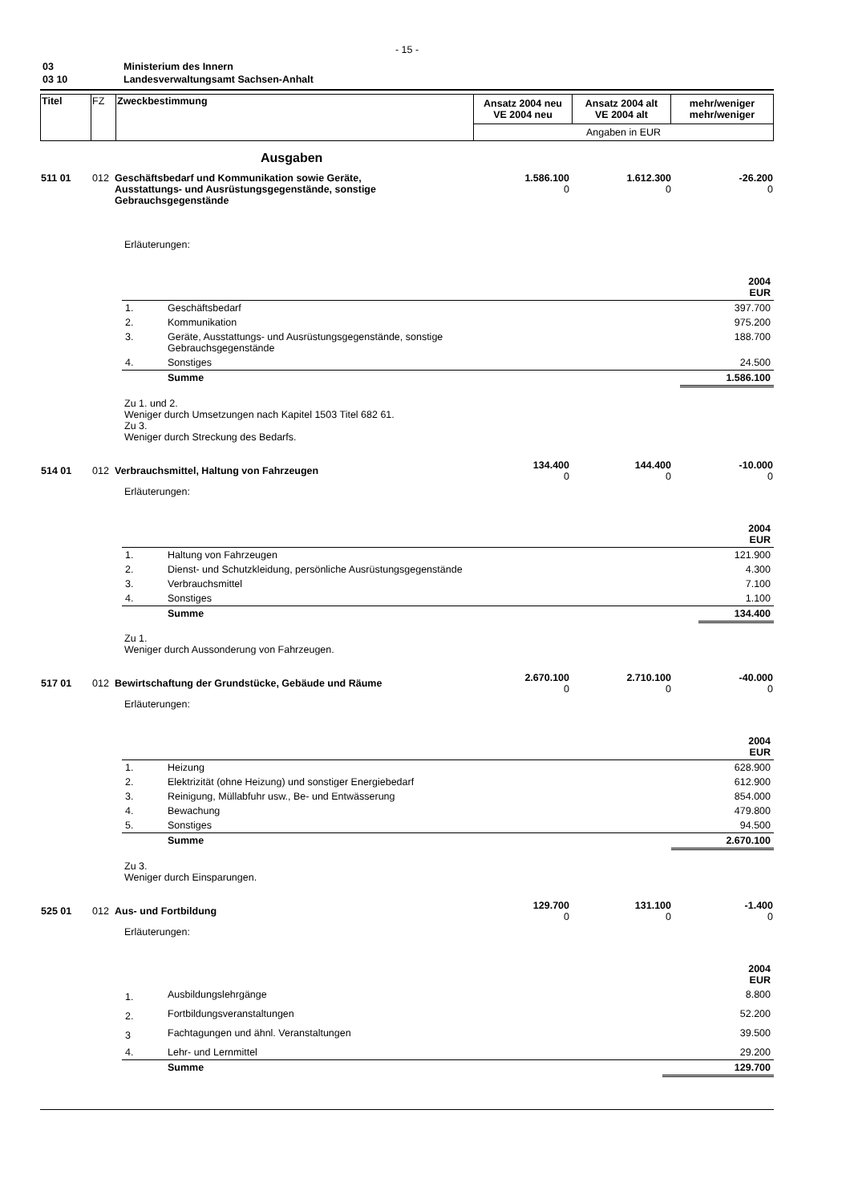- 15 -
| 03 | Ministerium des Innern |
| 03 10 | Landesverwaltungsamt Sachsen-Anhalt |
| Titel | FZ | Zweckbestimmung | Ansatz 2004 neu VE 2004 neu | Ansatz 2004 alt VE 2004 alt | mehr/weniger mehr/weniger |
| | | | Angaben in EUR | | |
Ausgaben
| 511 01 | 012 | Geschäftsbedarf und Kommunikation sowie Geräte, Ausstattungs- und Ausrüstungsgegenstände, sonstige Gebrauchsgegenstände | 1.586.100 0 | 1.612.300 0 | -26.200 0 |
Erläuterungen:
| 2004 EUR | | |
| 1. | Geschäftsbedarf | 397.700 |
| 2. | Kommunikation | 975.200 |
| 3. | Geräte, Ausstattungs- und Ausrüstungsgegenstände, sonstige Gebrauchsgegenstände | 188.700 |
| 4. | Sonstiges | 24.500 |
| | Summe | 1.586.100 |
Zu 1. und 2.
Weniger durch Umsetzungen nach Kapitel 1503 Titel 682 61.
Zu 3.
Weniger durch Streckung des Bedarfs.
| 514 01 | 012 | Verbrauchsmittel, Haltung von Fahrzeugen | 134.400 0 | 144.400 0 | -10.000 0 |
Erläuterungen:
| 2004 EUR | | |
| 1. | Haltung von Fahrzeugen | 121.900 |
| 2. | Dienst- und Schutzkleidung, persönliche Ausrüstungsgegenstände | 4.300 |
| 3. | Verbrauchsmittel | 7.100 |
| 4. | Sonstiges | 1.100 |
| | Summe | 134.400 |
Zu 1.
Weniger durch Aussonderung von Fahrzeugen.
| 517 01 | 012 | Bewirtschaftung der Grundstücke, Gebäude und Räume | 2.670.100 0 | 2.710.100 0 | -40.000 0 |
Erläuterungen:
| 2004 EUR | | |
| 1. | Heizung | 628.900 |
| 2. | Elektrizität (ohne Heizung) und sonstiger Energiebedarf | 612.900 |
| 3. | Reinigung, Müllabfuhr usw., Be- und Entwässerung | 854.000 |
| 4. | Bewachung | 479.800 |
| 5. | Sonstiges | 94.500 |
| | Summe | 2.670.100 |
Zu 3.
Weniger durch Einsparungen.
| 525 01 | 012 | Aus- und Fortbildung | 129.700 0 | 131.100 0 | -1.400 0 |
Erläuterungen:
| 2004 EUR | | |
| 1. | Ausbildungslehrgänge | 8.800 |
| 2. | Fortbildungsveranstaltungen | 52.200 |
| 3 | Fachtagungen und ähnl. Veranstaltungen | 39.500 |
| 4. | Lehr- und Lernmittel | 29.200 |
| | Summe | 129.700 |